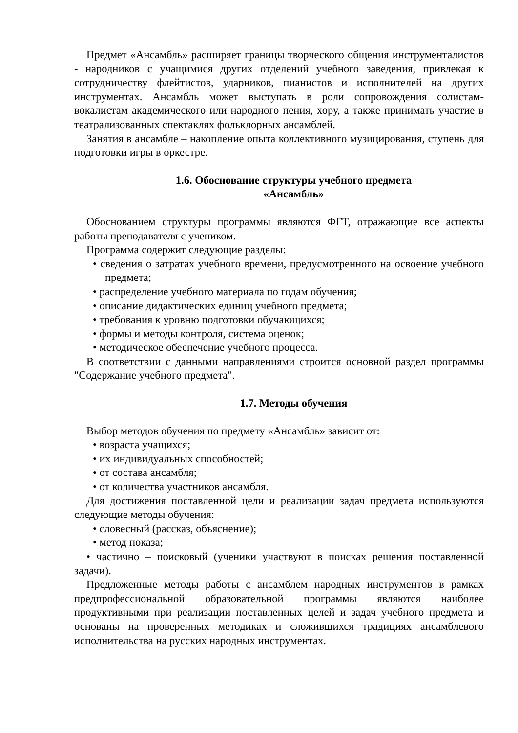Предмет «Ансамбль» расширяет границы творческого общения инструменталистов - народников с учащимися других отделений учебного заведения, привлекая к сотрудничеству флейтистов, ударников, пианистов и исполнителей на других инструментах. Ансамбль может выступать в роли сопровождения солистам-вокалистам академического или народного пения, хору, а также принимать участие в театрализованных спектаклях фольклорных ансамблей.
Занятия в ансамбле – накопление опыта коллективного музицирования, ступень для подготовки игры в оркестре.
1.6. Обоснование структуры учебного предмета
«Ансамбль»
Обоснованием структуры программы являются ФГТ, отражающие все аспекты работы преподавателя с учеником.
Программа содержит следующие разделы:
• сведения о затратах учебного времени, предусмотренного на освоение учебного предмета;
• распределение учебного материала по годам обучения;
• описание дидактических единиц учебного предмета;
• требования к уровню подготовки обучающихся;
• формы и методы контроля, система оценок;
• методическое обеспечение учебного процесса.
В соответствии с данными направлениями строится основной раздел программы "Содержание учебного предмета".
1.7. Методы обучения
Выбор методов обучения по предмету «Ансамбль» зависит от:
• возраста учащихся;
• их индивидуальных способностей;
• от состава ансамбля;
• от количества участников ансамбля.
Для достижения поставленной цели и реализации задач предмета используются следующие методы обучения:
• словесный (рассказ, объяснение);
• метод показа;
• частично – поисковый (ученики участвуют в поисках решения поставленной задачи).
Предложенные методы работы с ансамблем народных инструментов в рамках предпрофессиональной образовательной программы являются наиболее продуктивными при реализации поставленных целей и задач учебного предмета и основаны на проверенных методиках и сложившихся традициях ансамблевого исполнительства на русских народных инструментах.